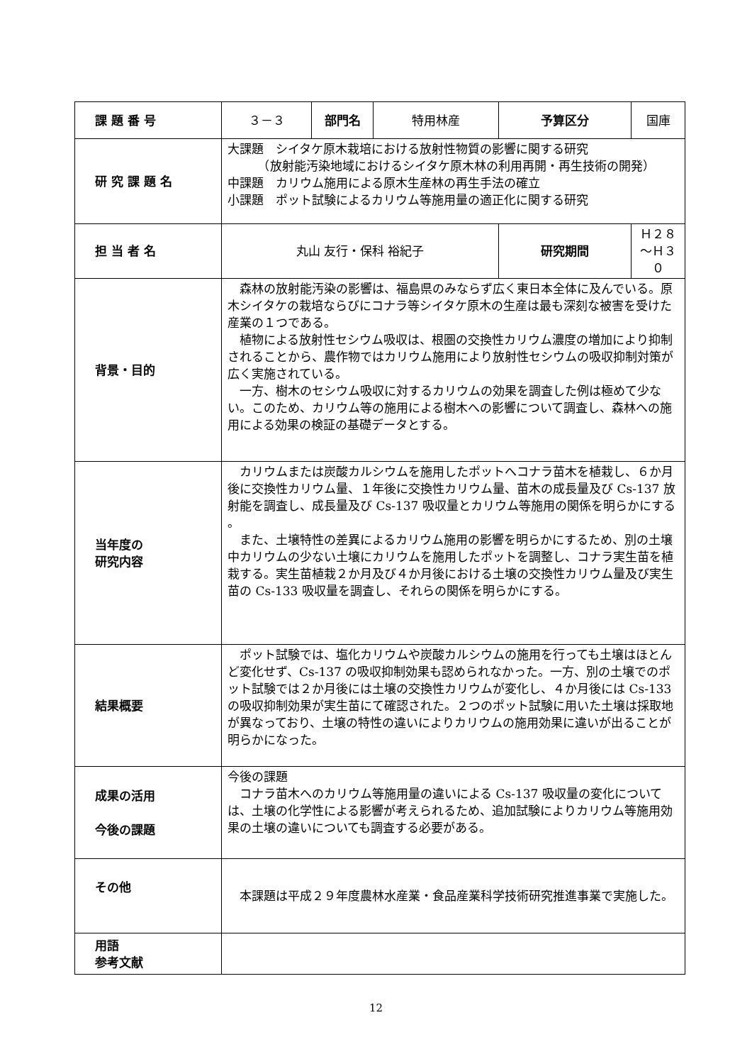| 課 題 番 号 | ３－３ | 部門名 | 特用林産 | 予算区分 | 国庫 |
| 研 究 課 題 名 | 大課題 シイタケ原木栽培における放射性物質の影響に関する研究 （放射能汚染地域におけるシイタケ原木林の利用再開・再生技術の開発） 中課題 カリウム施用による原木生産林の再生手法の確立 小課題 ポット試験によるカリウム等施用量の適正化に関する研究 | | | | |
| 担 当 者 名 | 丸山 友行・保科 裕紀子 | | | 研究期間 | Ｈ２８～Ｈ３０ |
| 背景・目的 | 森林の放射能汚染の影響は、福島県のみならず広く東日本全体に及んでいる。原木シイタケの栽培ならびにコナラ等シイタケ原木の生産は最も深刻な被害を受けた産業の１つである。 植物による放射性セシウム吸収は、根圏の交換性カリウム濃度の増加により抑制されることから、農作物ではカリウム施用により放射性セシウムの吸収抑制対策が広く実施されている。 一方、樹木のセシウム吸収に対するカリウムの効果を調査した例は極めて少ない。このため、カリウム等の施用による樹木への影響について調査し、森林への施用による効果の検証の基礎データとする。 | | | | |
| 当年度の 研究内容 | カリウムまたは炭酸カルシウムを施用したポットへコナラ苗木を植栽し、６か月後に交換性カリウム量、１年後に交換性カリウム量、苗木の成長量及び Cs-137 放射能を調査し、成長量及び Cs-137 吸収量とカリウム等施用の関係を明らかにする 。 また、土壌特性の差異によるカリウム施用の影響を明らかにするため、別の土壌中カリウムの少ない土壌にカリウムを施用したポットを調整し、コナラ実生苗を植栽する。実生苗植栽２か月及び４か月後における土壌の交換性カリウム量及び実生苗の Cs-133 吸収量を調査し、それらの関係を明らかにする。 | | | | |
| 結果概要 | ポット試験では、塩化カリウムや炭酸カルシウムの施用を行っても土壌はほとんど変化せず、Cs-137 の吸収抑制効果も認められなかった。一方、別の土壌でのポット試験では２か月後には土壌の交換性カリウムが変化し、４か月後には Cs-133 の吸収抑制効果が実生苗にて確認された。２つのポット試験に用いた土壌は採取地が異なっており、土壌の特性の違いによりカリウムの施用効果に違いが出ることが明らかになった。 | | | | |
| 成果の活用 今後の課題 | 今後の課題 コナラ苗木へのカリウム等施用量の違いによる Cs-137 吸収量の変化については、土壌の化学性による影響が考えられるため、追加試験によりカリウム等施用効果の土壌の違いについても調査する必要がある。 | | | | |
| その他 | 本課題は平成２９年度農林水産業・食品産業科学技術研究推進事業で実施した。 | | | | |
| 用語 参考文献 | | | | | |
12